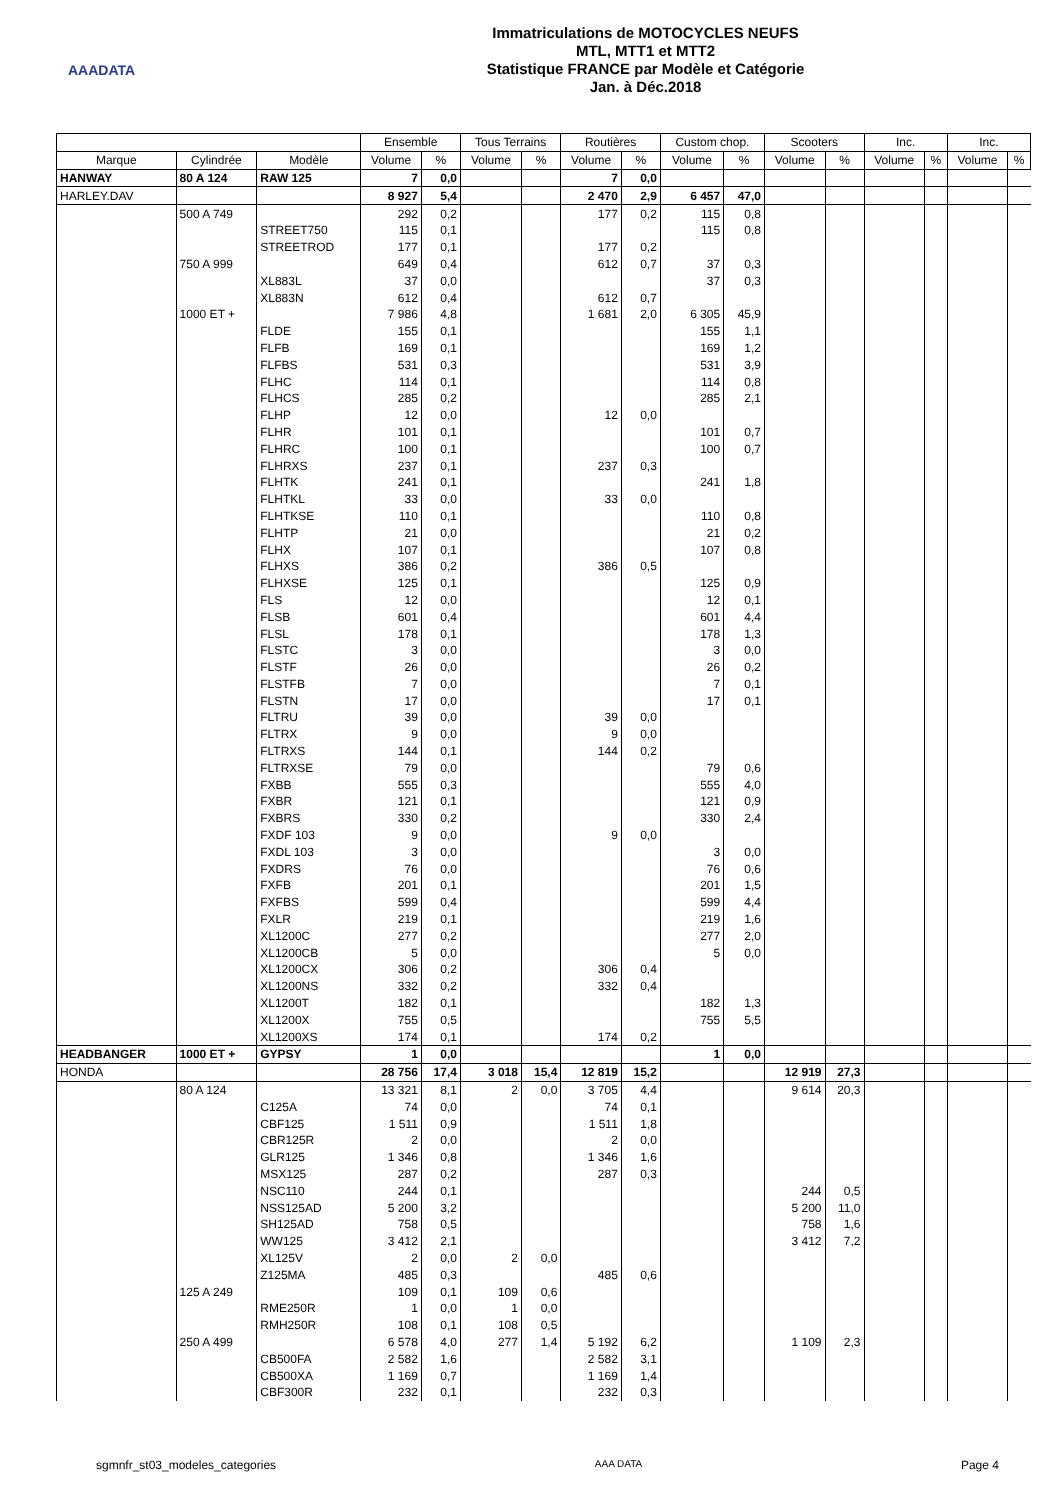AAADATA
Immatriculations de MOTOCYCLES NEUFS
MTL, MTT1 et MTT2
Statistique FRANCE par Modèle et Catégorie
Jan. à Déc.2018
| | | | Ensemble | | Tous Terrains | | Routières | | Custom chop. | | Scooters | | Inc. | | Inc. | |
| --- | --- | --- | --- | --- | --- | --- | --- | --- | --- | --- | --- | --- | --- | --- | --- | --- |
| Marque | Cylindrée | Modèle | Volume | % | Volume | % | Volume | % | Volume | % | Volume | % | Volume | % | Volume | % |
| HANWAY | 80 A 124 | RAW 125 | 7 | 0,0 | | | 7 | 0,0 | | | | | | | | |
| HARLEY.DAV | | | 8 927 | 5,4 | | | 2 470 | 2,9 | 6 457 | 47,0 | | | | | | |
| | 500 A 749 | | 292 | 0,2 | | | 177 | 0,2 | 115 | 0,8 | | | | | | |
| | | STREET750 | 115 | 0,1 | | | | | 115 | 0,8 | | | | | | |
| | | STREETROD | 177 | 0,1 | | | 177 | 0,2 | | | | | | | | |
| | 750 A 999 | | 649 | 0,4 | | | 612 | 0,7 | 37 | 0,3 | | | | | | |
| | | XL883L | 37 | 0,0 | | | | | 37 | 0,3 | | | | | | |
| | | XL883N | 612 | 0,4 | | | 612 | 0,7 | | | | | | | | |
| | 1000 ET + | | 7 986 | 4,8 | | | 1 681 | 2,0 | 6 305 | 45,9 | | | | | | |
| | | FLDE | 155 | 0,1 | | | | | 155 | 1,1 | | | | | | |
| | | FLFB | 169 | 0,1 | | | | | 169 | 1,2 | | | | | | |
| | | FLFBS | 531 | 0,3 | | | | | 531 | 3,9 | | | | | | |
| | | FLHC | 114 | 0,1 | | | | | 114 | 0,8 | | | | | | |
| | | FLHCS | 285 | 0,2 | | | | | 285 | 2,1 | | | | | | |
| | | FLHP | 12 | 0,0 | | | 12 | 0,0 | | | | | | | | |
| | | FLHR | 101 | 0,1 | | | | | 101 | 0,7 | | | | | | |
| | | FLHRC | 100 | 0,1 | | | | | 100 | 0,7 | | | | | | |
| | | FLHRXS | 237 | 0,1 | | | 237 | 0,3 | | | | | | | | |
| | | FLHTK | 241 | 0,1 | | | | | 241 | 1,8 | | | | | | |
| | | FLHTKL | 33 | 0,0 | | | 33 | 0,0 | | | | | | | | |
| | | FLHTKSE | 110 | 0,1 | | | | | 110 | 0,8 | | | | | | |
| | | FLHTP | 21 | 0,0 | | | | | 21 | 0,2 | | | | | | |
| | | FLHX | 107 | 0,1 | | | | | 107 | 0,8 | | | | | | |
| | | FLHXS | 386 | 0,2 | | | 386 | 0,5 | | | | | | | | |
| | | FLHXSE | 125 | 0,1 | | | | | 125 | 0,9 | | | | | | |
| | | FLS | 12 | 0,0 | | | | | 12 | 0,1 | | | | | | |
| | | FLSB | 601 | 0,4 | | | | | 601 | 4,4 | | | | | | |
| | | FLSL | 178 | 0,1 | | | | | 178 | 1,3 | | | | | | |
| | | FLSTC | 3 | 0,0 | | | | | 3 | 0,0 | | | | | | |
| | | FLSTF | 26 | 0,0 | | | | | 26 | 0,2 | | | | | | |
| | | FLSTFB | 7 | 0,0 | | | | | 7 | 0,1 | | | | | | |
| | | FLSTN | 17 | 0,0 | | | | | 17 | 0,1 | | | | | | |
| | | FLTRU | 39 | 0,0 | | | 39 | 0,0 | | | | | | | | |
| | | FLTRX | 9 | 0,0 | | | 9 | 0,0 | | | | | | | | |
| | | FLTRXS | 144 | 0,1 | | | 144 | 0,2 | | | | | | | | |
| | | FLTRXSE | 79 | 0,0 | | | | | 79 | 0,6 | | | | | | |
| | | FXBB | 555 | 0,3 | | | | | 555 | 4,0 | | | | | | |
| | | FXBR | 121 | 0,1 | | | | | 121 | 0,9 | | | | | | |
| | | FXBRS | 330 | 0,2 | | | | | 330 | 2,4 | | | | | | |
| | | FXDF 103 | 9 | 0,0 | | | 9 | 0,0 | | | | | | | | |
| | | FXDL 103 | 3 | 0,0 | | | | | 3 | 0,0 | | | | | | |
| | | FXDRS | 76 | 0,0 | | | | | 76 | 0,6 | | | | | | |
| | | FXFB | 201 | 0,1 | | | | | 201 | 1,5 | | | | | | |
| | | FXFBS | 599 | 0,4 | | | | | 599 | 4,4 | | | | | | |
| | | FXLR | 219 | 0,1 | | | | | 219 | 1,6 | | | | | | |
| | | XL1200C | 277 | 0,2 | | | | | 277 | 2,0 | | | | | | |
| | | XL1200CB | 5 | 0,0 | | | | | 5 | 0,0 | | | | | | |
| | | XL1200CX | 306 | 0,2 | | | 306 | 0,4 | | | | | | | | |
| | | XL1200NS | 332 | 0,2 | | | 332 | 0,4 | | | | | | | | |
| | | XL1200T | 182 | 0,1 | | | | | 182 | 1,3 | | | | | | |
| | | XL1200X | 755 | 0,5 | | | | | 755 | 5,5 | | | | | | |
| | | XL1200XS | 174 | 0,1 | | | 174 | 0,2 | | | | | | | | |
| HEADBANGER | 1000 ET + | GYPSY | 1 | 0,0 | | | | | 1 | 0,0 | | | | | | |
| HONDA | | | 28 756 | 17,4 | 3 018 | 15,4 | 12 819 | 15,2 | | | 12 919 | 27,3 | | | | |
| | 80 A 124 | | 13 321 | 8,1 | 2 | 0,0 | 3 705 | 4,4 | | | 9 614 | 20,3 | | | | |
| | | C125A | 74 | 0,0 | | | 74 | 0,1 | | | | | | | | |
| | | CBF125 | 1 511 | 0,9 | | | 1 511 | 1,8 | | | | | | | | |
| | | CBR125R | 2 | 0,0 | | | 2 | 0,0 | | | | | | | | |
| | | GLR125 | 1 346 | 0,8 | | | 1 346 | 1,6 | | | | | | | | |
| | | MSX125 | 287 | 0,2 | | | 287 | 0,3 | | | | | | | | |
| | | NSC110 | 244 | 0,1 | | | | | | | 244 | 0,5 | | | | |
| | | NSS125AD | 5 200 | 3,2 | | | | | | | 5 200 | 11,0 | | | | |
| | | SH125AD | 758 | 0,5 | | | | | | | 758 | 1,6 | | | | |
| | | WW125 | 3 412 | 2,1 | | | | | | | 3 412 | 7,2 | | | | |
| | | XL125V | 2 | 0,0 | 2 | 0,0 | | | | | | | | | | |
| | | Z125MA | 485 | 0,3 | | | 485 | 0,6 | | | | | | | | |
| | 125 A 249 | | 109 | 0,1 | 109 | 0,6 | | | | | | | | | | |
| | | RME250R | 1 | 0,0 | 1 | 0,0 | | | | | | | | | | |
| | | RMH250R | 108 | 0,1 | 108 | 0,5 | | | | | | | | | | |
| | 250 A 499 | | 6 578 | 4,0 | 277 | 1,4 | 5 192 | 6,2 | | | 1 109 | 2,3 | | | | |
| | | CB500FA | 2 582 | 1,6 | | | 2 582 | 3,1 | | | | | | | | |
| | | CB500XA | 1 169 | 0,7 | | | 1 169 | 1,4 | | | | | | | | |
| | | CBF300R | 232 | 0,1 | | | 232 | 0,3 | | | | | | | | |
sgmnfr_st03_modeles_categories AAA DATA Page 4